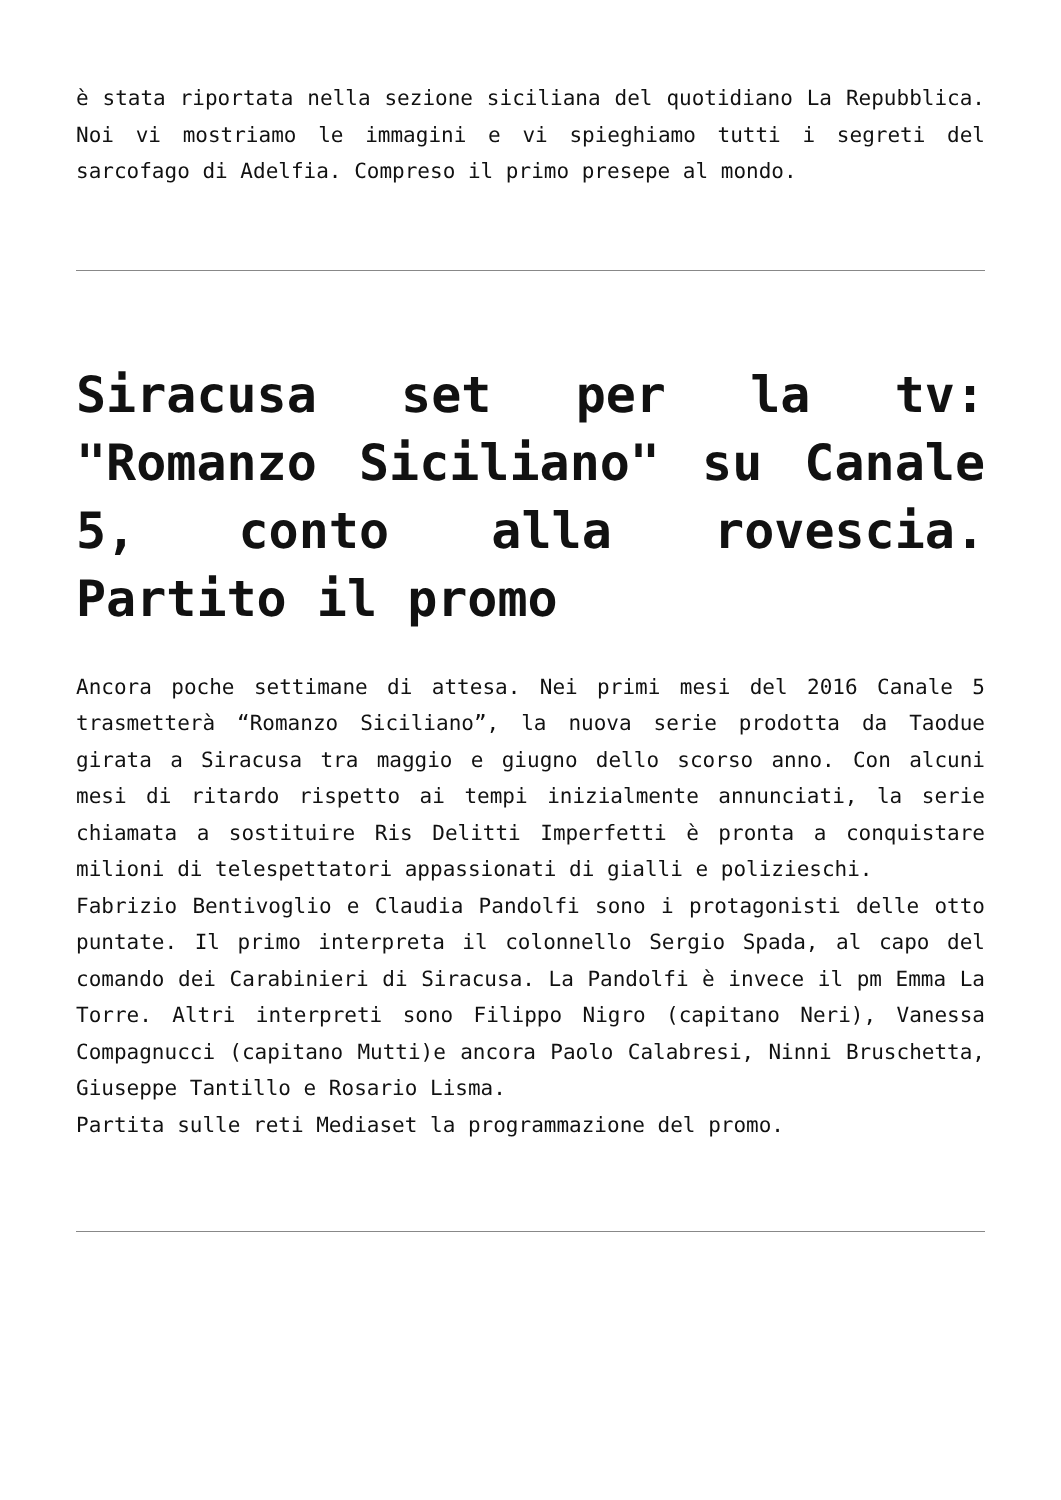è stata riportata nella sezione siciliana del quotidiano La Repubblica. Noi vi mostriamo le immagini e vi spieghiamo tutti i segreti del sarcofago di Adelfia. Compreso il primo presepe al mondo.
Siracusa set per la tv: "Romanzo Siciliano" su Canale 5, conto alla rovescia. Partito il promo
Ancora poche settimane di attesa. Nei primi mesi del 2016 Canale 5 trasmetterà “Romanzo Siciliano”, la nuova serie prodotta da Taodue girata a Siracusa tra maggio e giugno dello scorso anno. Con alcuni mesi di ritardo rispetto ai tempi inizialmente annunciati, la serie chiamata a sostituire Ris Delitti Imperfetti è pronta a conquistare milioni di telespettatori appassionati di gialli e polizieschi.
Fabrizio Bentivoglio e Claudia Pandolfi sono i protagonisti delle otto puntate. Il primo interpreta il colonnello Sergio Spada, al capo del comando dei Carabinieri di Siracusa. La Pandolfi è invece il pm Emma La Torre. Altri interpreti sono Filippo Nigro (capitano Neri), Vanessa Compagnucci (capitano Mutti)e ancora Paolo Calabresi, Ninni Bruschetta, Giuseppe Tantillo e Rosario Lisma.
Partita sulle reti Mediaset la programmazione del promo.